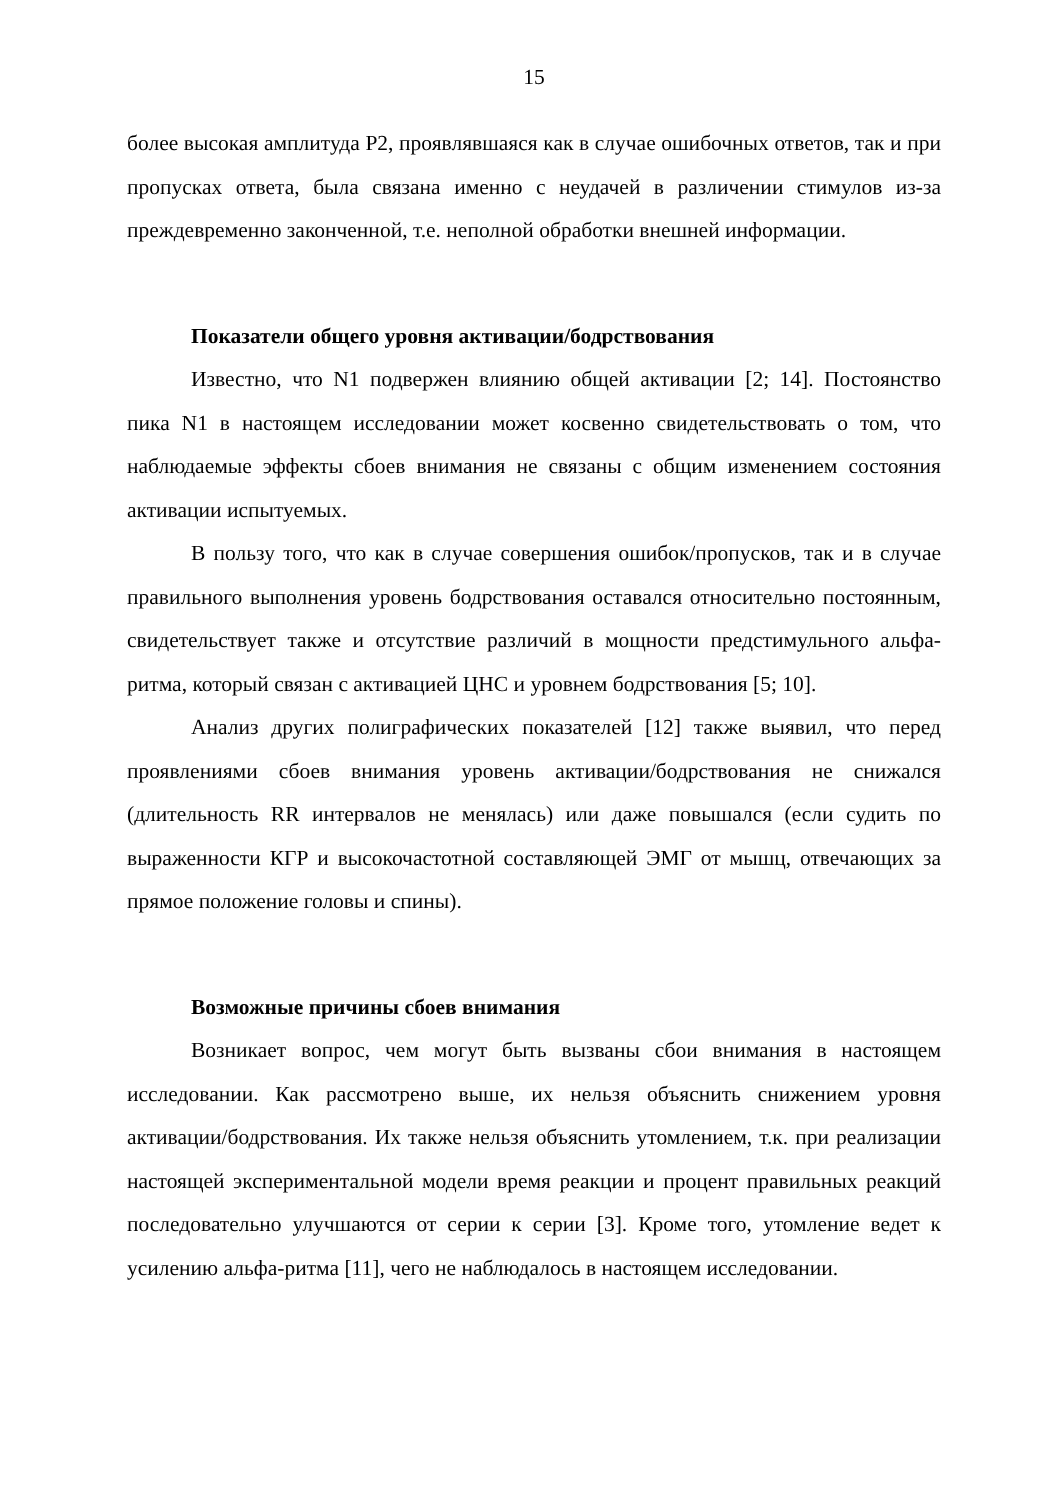15
более высокая амплитуда P2, проявлявшаяся как в случае ошибочных ответов, так и при пропусках ответа, была связана именно с неудачей в различении стимулов из-за преждевременно законченной, т.е. неполной обработки внешней информации.
Показатели общего уровня активации/бодрствования
Известно, что N1 подвержен влиянию общей активации [2; 14]. Постоянство пика N1 в настоящем исследовании может косвенно свидетельствовать о том, что наблюдаемые эффекты сбоев внимания не связаны с общим изменением состояния активации испытуемых.
В пользу того, что как в случае совершения ошибок/пропусков, так и в случае правильного выполнения уровень бодрствования оставался относительно постоянным, свидетельствует также и отсутствие различий в мощности предстимульного альфа-ритма, который связан с активацией ЦНС и уровнем бодрствования [5; 10].
Анализ других полиграфических показателей [12] также выявил, что перед проявлениями сбоев внимания уровень активации/бодрствования не снижался (длительность RR интервалов не менялась) или даже повышался (если судить по выраженности КГР и высокочастотной составляющей ЭМГ от мышц, отвечающих за прямое положение головы и спины).
Возможные причины сбоев внимания
Возникает вопрос, чем могут быть вызваны сбои внимания в настоящем исследовании. Как рассмотрено выше, их нельзя объяснить снижением уровня активации/бодрствования. Их также нельзя объяснить утомлением, т.к. при реализации настоящей экспериментальной модели время реакции и процент правильных реакций последовательно улучшаются от серии к серии [3]. Кроме того, утомление ведет к усилению альфа-ритма [11], чего не наблюдалось в настоящем исследовании.